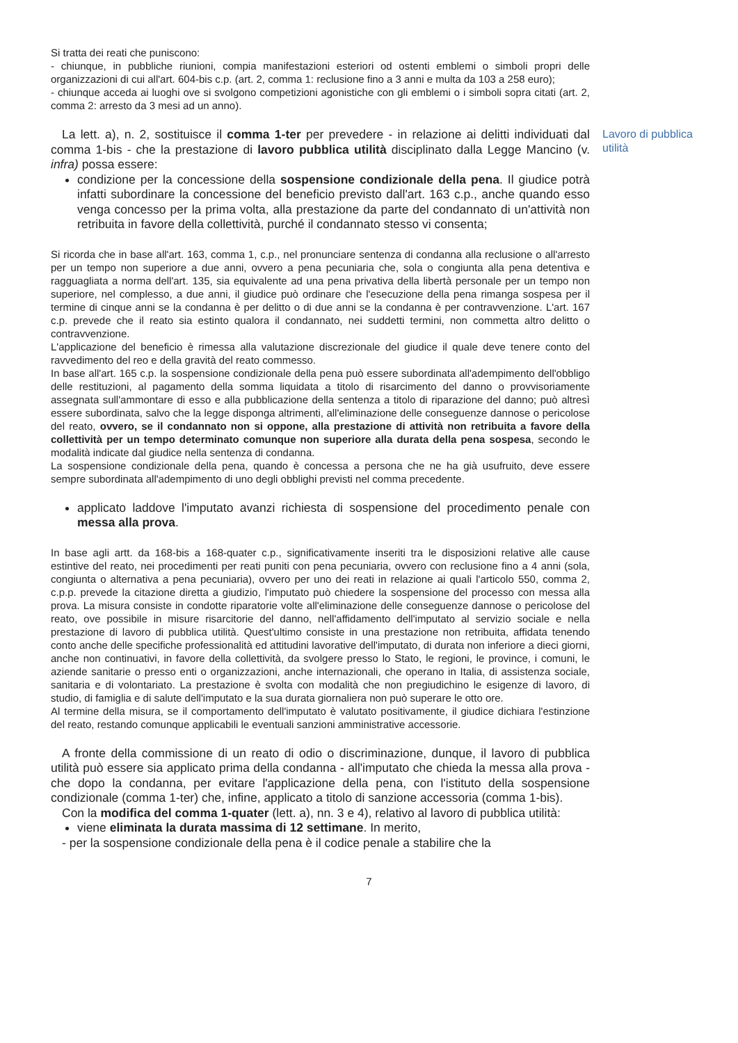Si tratta dei reati che puniscono:
- chiunque, in pubbliche riunioni, compia manifestazioni esteriori od ostenti emblemi o simboli propri delle organizzazioni di cui all'art. 604-bis c.p. (art. 2, comma 1: reclusione fino a 3 anni e multa da 103 a 258 euro);
- chiunque acceda ai luoghi ove si svolgono competizioni agonistiche con gli emblemi o i simboli sopra citati (art. 2, comma 2: arresto da 3 mesi ad un anno).
La lett. a), n. 2, sostituisce il comma 1-ter per prevedere - in relazione ai delitti individuati dal comma 1-bis - che la prestazione di lavoro pubblica utilità disciplinato dalla Legge Mancino (v. infra) possa essere:
condizione per la concessione della sospensione condizionale della pena. Il giudice potrà infatti subordinare la concessione del beneficio previsto dall'art. 163 c.p., anche quando esso venga concesso per la prima volta, alla prestazione da parte del condannato di un'attività non retribuita in favore della collettività, purché il condannato stesso vi consenta;
Lavoro di pubblica utilità
Si ricorda che in base all'art. 163, comma 1, c.p., nel pronunciare sentenza di condanna alla reclusione o all'arresto per un tempo non superiore a due anni, ovvero a pena pecuniaria che, sola o congiunta alla pena detentiva e ragguagliata a norma dell'art. 135, sia equivalente ad una pena privativa della libertà personale per un tempo non superiore, nel complesso, a due anni, il giudice può ordinare che l'esecuzione della pena rimanga sospesa per il termine di cinque anni se la condanna è per delitto o di due anni se la condanna è per contravvenzione. L'art. 167 c.p. prevede che il reato sia estinto qualora il condannato, nei suddetti termini, non commetta altro delitto o contravvenzione.
L'applicazione del beneficio è rimessa alla valutazione discrezionale del giudice il quale deve tenere conto del ravvedimento del reo e della gravità del reato commesso.
In base all'art. 165 c.p. la sospensione condizionale della pena può essere subordinata all'adempimento dell'obbligo delle restituzioni, al pagamento della somma liquidata a titolo di risarcimento del danno o provvisoriamente assegnata sull'ammontare di esso e alla pubblicazione della sentenza a titolo di riparazione del danno; può altresì essere subordinata, salvo che la legge disponga altrimenti, all'eliminazione delle conseguenze dannose o pericolose del reato, ovvero, se il condannato non si oppone, alla prestazione di attività non retribuita a favore della collettività per un tempo determinato comunque non superiore alla durata della pena sospesa, secondo le modalità indicate dal giudice nella sentenza di condanna.
La sospensione condizionale della pena, quando è concessa a persona che ne ha già usufruito, deve essere sempre subordinata all'adempimento di uno degli obblighi previsti nel comma precedente.
applicato laddove l'imputato avanzi richiesta di sospensione del procedimento penale con messa alla prova.
In base agli artt. da 168-bis a 168-quater c.p., significativamente inseriti tra le disposizioni relative alle cause estintive del reato, nei procedimenti per reati puniti con pena pecuniaria, ovvero con reclusione fino a 4 anni (sola, congiunta o alternativa a pena pecuniaria), ovvero per uno dei reati in relazione ai quali l'articolo 550, comma 2, c.p.p. prevede la citazione diretta a giudizio, l'imputato può chiedere la sospensione del processo con messa alla prova. La misura consiste in condotte riparatorie volte all'eliminazione delle conseguenze dannose o pericolose del reato, ove possibile in misure risarcitorie del danno, nell'affidamento dell'imputato al servizio sociale e nella prestazione di lavoro di pubblica utilità. Quest'ultimo consiste in una prestazione non retribuita, affidata tenendo conto anche delle specifiche professionalità ed attitudini lavorative dell'imputato, di durata non inferiore a dieci giorni, anche non continuativi, in favore della collettività, da svolgere presso lo Stato, le regioni, le province, i comuni, le aziende sanitarie o presso enti o organizzazioni, anche internazionali, che operano in Italia, di assistenza sociale, sanitaria e di volontariato. La prestazione è svolta con modalità che non pregiudichino le esigenze di lavoro, di studio, di famiglia e di salute dell'imputato e la sua durata giornaliera non può superare le otto ore.
Al termine della misura, se il comportamento dell'imputato è valutato positivamente, il giudice dichiara l'estinzione del reato, restando comunque applicabili le eventuali sanzioni amministrative accessorie.
A fronte della commissione di un reato di odio o discriminazione, dunque, il lavoro di pubblica utilità può essere sia applicato prima della condanna - all'imputato che chieda la messa alla prova - che dopo la condanna, per evitare l'applicazione della pena, con l'istituto della sospensione condizionale (comma 1-ter) che, infine, applicato a titolo di sanzione accessoria (comma 1-bis).
Con la modifica del comma 1-quater (lett. a), nn. 3 e 4), relativo al lavoro di pubblica utilità:
viene eliminata la durata massima di 12 settimane. In merito,
- per la sospensione condizionale della pena è il codice penale a stabilire che la
7